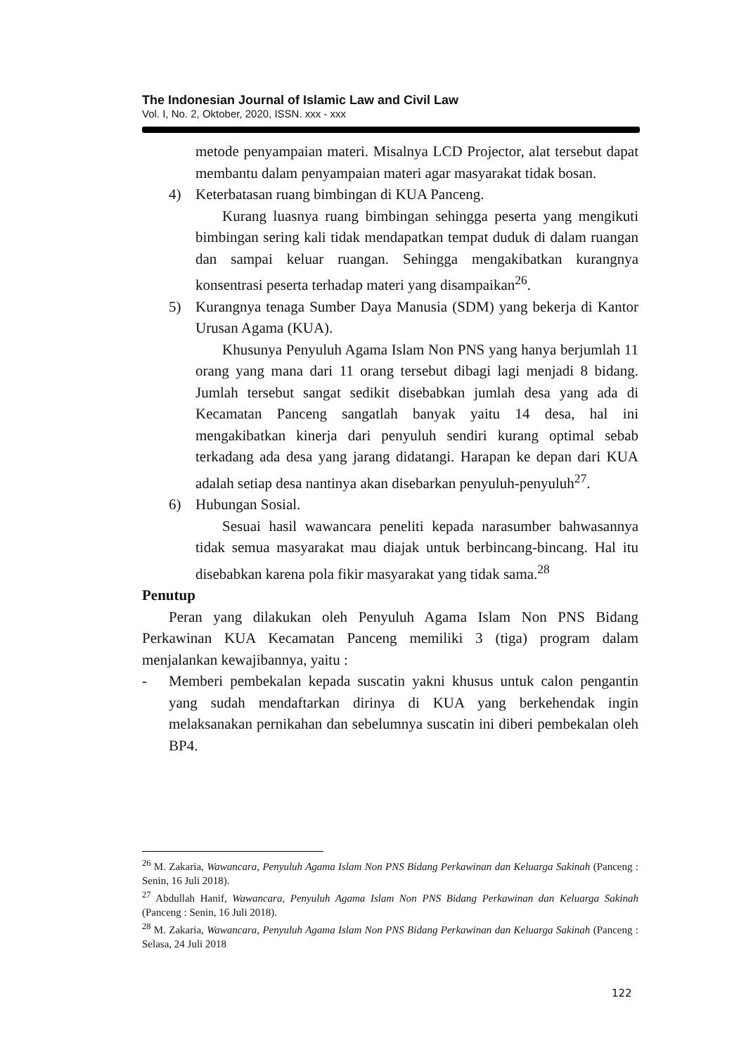The Indonesian Journal of Islamic Law and Civil Law
Vol. I, No. 2, Oktober, 2020, ISSN. xxx - xxx
metode penyampaian materi. Misalnya LCD Projector, alat tersebut dapat membantu dalam penyampaian materi agar masyarakat tidak bosan.
4) Keterbatasan ruang bimbingan di KUA Panceng.
Kurang luasnya ruang bimbingan sehingga peserta yang mengikuti bimbingan sering kali tidak mendapatkan tempat duduk di dalam ruangan dan sampai keluar ruangan. Sehingga mengakibatkan kurangnya konsentrasi peserta terhadap materi yang disampaikan<sup>26</sup>.
5) Kurangnya tenaga Sumber Daya Manusia (SDM) yang bekerja di Kantor Urusan Agama (KUA).
Khusunya Penyuluh Agama Islam Non PNS yang hanya berjumlah 11 orang yang mana dari 11 orang tersebut dibagi lagi menjadi 8 bidang. Jumlah tersebut sangat sedikit disebabkan jumlah desa yang ada di Kecamatan Panceng sangatlah banyak yaitu 14 desa, hal ini mengakibatkan kinerja dari penyuluh sendiri kurang optimal sebab terkadang ada desa yang jarang didatangi. Harapan ke depan dari KUA adalah setiap desa nantinya akan disebarkan penyuluh-penyuluh<sup>27</sup>.
6) Hubungan Sosial.
Sesuai hasil wawancara peneliti kepada narasumber bahwasannya tidak semua masyarakat mau diajak untuk berbincang-bincang. Hal itu disebabkan karena pola fikir masyarakat yang tidak sama.<sup>28</sup>
Penutup
Peran yang dilakukan oleh Penyuluh Agama Islam Non PNS Bidang Perkawinan KUA Kecamatan Panceng memiliki 3 (tiga) program dalam menjalankan kewajibannya, yaitu :
- Memberi pembekalan kepada suscatin yakni khusus untuk calon pengantin yang sudah mendaftarkan dirinya di KUA yang berkehendak ingin melaksanakan pernikahan dan sebelumnya suscatin ini diberi pembekalan oleh BP4.
<sup>26</sup> M. Zakaria, Wawancara, Penyuluh Agama Islam Non PNS Bidang Perkawinan dan Keluarga Sakinah (Panceng : Senin, 16 Juli 2018).
<sup>27</sup> Abdullah Hanif, Wawancara, Penyuluh Agama Islam Non PNS Bidang Perkawinan dan Keluarga Sakinah (Panceng : Senin, 16 Juli 2018).
<sup>28</sup> M. Zakaria, Wawancara, Penyuluh Agama Islam Non PNS Bidang Perkawinan dan Keluarga Sakinah (Panceng : Selasa, 24 Juli 2018
122